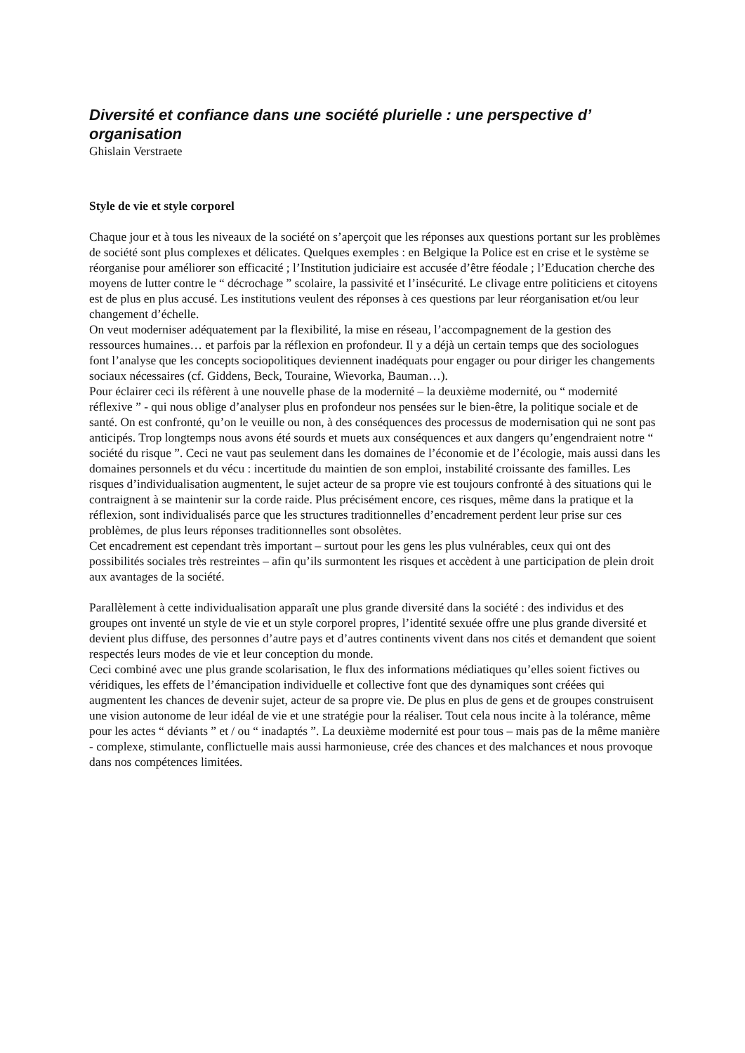Diversité et confiance dans une société plurielle : une perspective d’ organisation
Ghislain Verstraete
Style de vie et style corporel
Chaque jour et à tous les niveaux de la société on s’aperçoit que les réponses aux questions portant sur les problèmes de société sont plus complexes et délicates. Quelques exemples : en Belgique la Police est en crise et le système se réorganise pour améliorer son efficacité ; l’Institution judiciaire est accusée d’être féodale ; l’Education cherche des moyens de lutter contre le “ décrochage ” scolaire, la passivité et l’insécurité. Le clivage entre politiciens et citoyens est de plus en plus accusé. Les institutions veulent des réponses à ces questions par leur réorganisation et/ou leur changement d’échelle.
On veut moderniser adéquatement par la flexibilité, la mise en réseau, l’accompagnement de la gestion des ressources humaines… et parfois par la réflexion en profondeur. Il y a déjà un certain temps que des sociologues font l’analyse que les concepts sociopolitiques deviennent inadéquats pour engager ou pour diriger les changements sociaux nécessaires (cf. Giddens, Beck, Touraine, Wievorka, Bauman…).
Pour éclairer ceci ils réfèrent à une nouvelle phase de la modernité – la deuxième modernité, ou “ modernité réflexive ” - qui nous oblige d’analyser plus en profondeur nos pensées sur le bien-être, la politique sociale et de santé. On est confronté, qu’on le veuille ou non, à des conséquences des processus de modernisation qui ne sont pas anticipés. Trop longtemps nous avons été sourds et muets aux conséquences et aux dangers qu’engendraient notre “ société du risque ”. Ceci ne vaut pas seulement dans les domaines de l’économie et de l’écologie, mais aussi dans les domaines personnels et du vécu : incertitude du maintien de son emploi, instabilité croissante des familles. Les risques d’individualisation augmentent, le sujet acteur de sa propre vie est toujours confronté à des situations qui le contraignent à se maintenir sur la corde raide. Plus précisément encore, ces risques, même dans la pratique et la réflexion, sont individualisés parce que les structures traditionnelles d’encadrement perdent leur prise sur ces problèmes, de plus leurs réponses traditionnelles sont obsolètes.
Cet encadrement est cependant très important – surtout pour les gens les plus vulnérables, ceux qui ont des possibilités sociales très restreintes – afin qu’ils surmontent les risques et accèdent à une participation de plein droit aux avantages de la société.
Parallèlement à cette individualisation apparaît une plus grande diversité dans la société : des individus et des groupes ont inventé un style de vie et un style corporel propres, l’identité sexuée offre une plus grande diversité et devient plus diffuse, des personnes d’autre pays et d’autres continents vivent dans nos cités et demandent que soient respectés leurs modes de vie et leur conception du monde.
Ceci combiné avec une plus grande scolarisation, le flux des informations médiatiques qu’elles soient fictives ou véridiques, les effets de l’émancipation individuelle et collective font que des dynamiques sont créées qui augmentent les chances de devenir sujet, acteur de sa propre vie. De plus en plus de gens et de groupes construisent une vision autonome de leur idéal de vie et une stratégie pour la réaliser. Tout cela nous incite à la tolérance, même pour les actes “ déviants ” et / ou “ inadaptés ”. La deuxième modernité est pour tous – mais pas de la même manière - complexe, stimulante, conflictuelle mais aussi harmonieuse, crée des chances et des malchances et nous provoque dans nos compétences limitées.